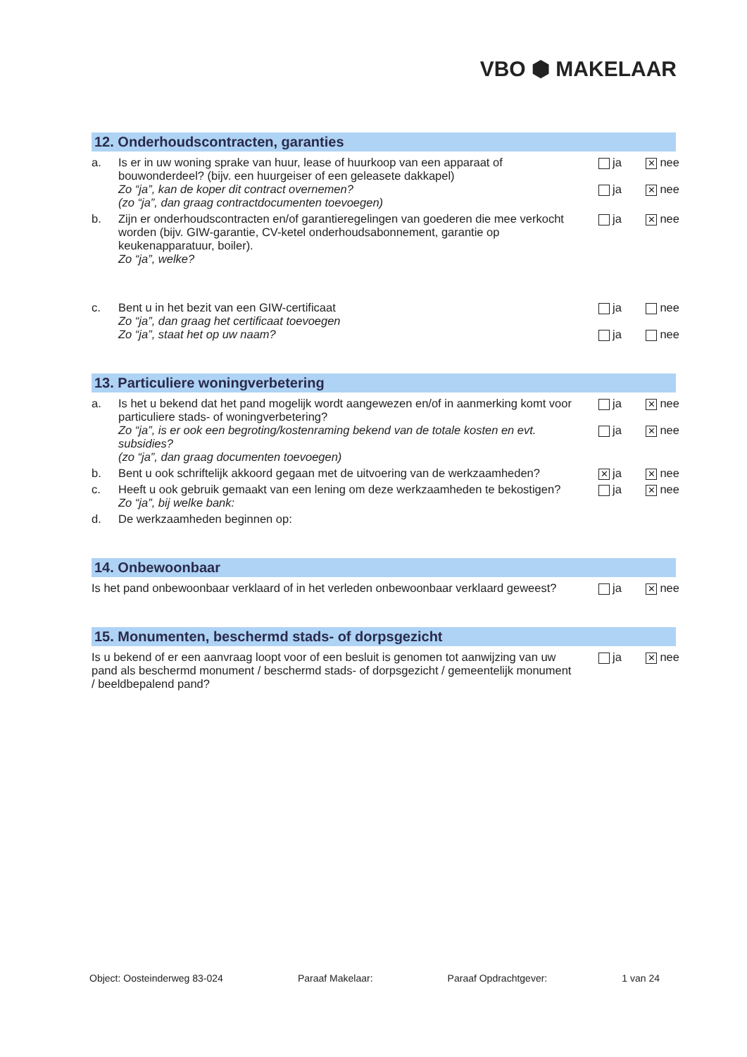VBO ⬢ MAKELAAR
12. Onderhoudscontracten, garanties
a. Is er in uw woning sprake van huur, lease of huurkoop van een apparaat of bouwonderdeel? (bijv. een huurgeiser of een geleasete dakkapel)
Zo “ja”, kan de koper dit contract overnemen?
(zo “ja”, dan graag contractdocumenten toevoegen)
ja ✕ nee
ja ✕ nee
b. Zijn er onderhoudscontracten en/of garantieregelingen van goederen die mee verkocht worden (bijv. GIW-garantie, CV-ketel onderhoudsabonnement, garantie op keukenapparatuur, boiler).
Zo “ja”, welke?
ja ✕ nee
c. Bent u in het bezit van een GIW-certificaat
Zo “ja”, dan graag het certificaat toevoegen
Zo “ja”, staat het op uw naam?
ja nee
ja nee
13. Particuliere woningverbetering
a. Is het u bekend dat het pand mogelijk wordt aangewezen en/of in aanmerking komt voor particuliere stads- of woningverbetering?
Zo “ja”, is er ook een begroting/kostenraming bekend van de totale kosten en evt. subsidies?
(zo “ja”, dan graag documenten toevoegen)
ja ✕ nee
ja ✕ nee
b. Bent u ook schriftelijk akkoord gegaan met de uitvoering van de werkzaamheden?
✕ ja ✕ nee
c. Heeft u ook gebruik gemaakt van een lening om deze werkzaamheden te bekostigen?
Zo “ja”, bij welke bank:
ja ✕ nee
d. De werkzaamheden beginnen op:
14. Onbewoonbaar
Is het pand onbewoonbaar verklaard of in het verleden onbewoonbaar verklaard geweest?
ja ✕ nee
15. Monumenten, beschermd stads- of dorpsgezicht
Is u bekend of er een aanvraag loopt voor of een besluit is genomen tot aanwijzing van uw pand als beschermd monument / beschermd stads- of dorpsgezicht / gemeentelijk monument / beeldbepalend pand?
ja ✕ nee
Object: Oosteinderweg 83-024 Paraaf Makelaar: Paraaf Opdrachtgever: 1 van 24